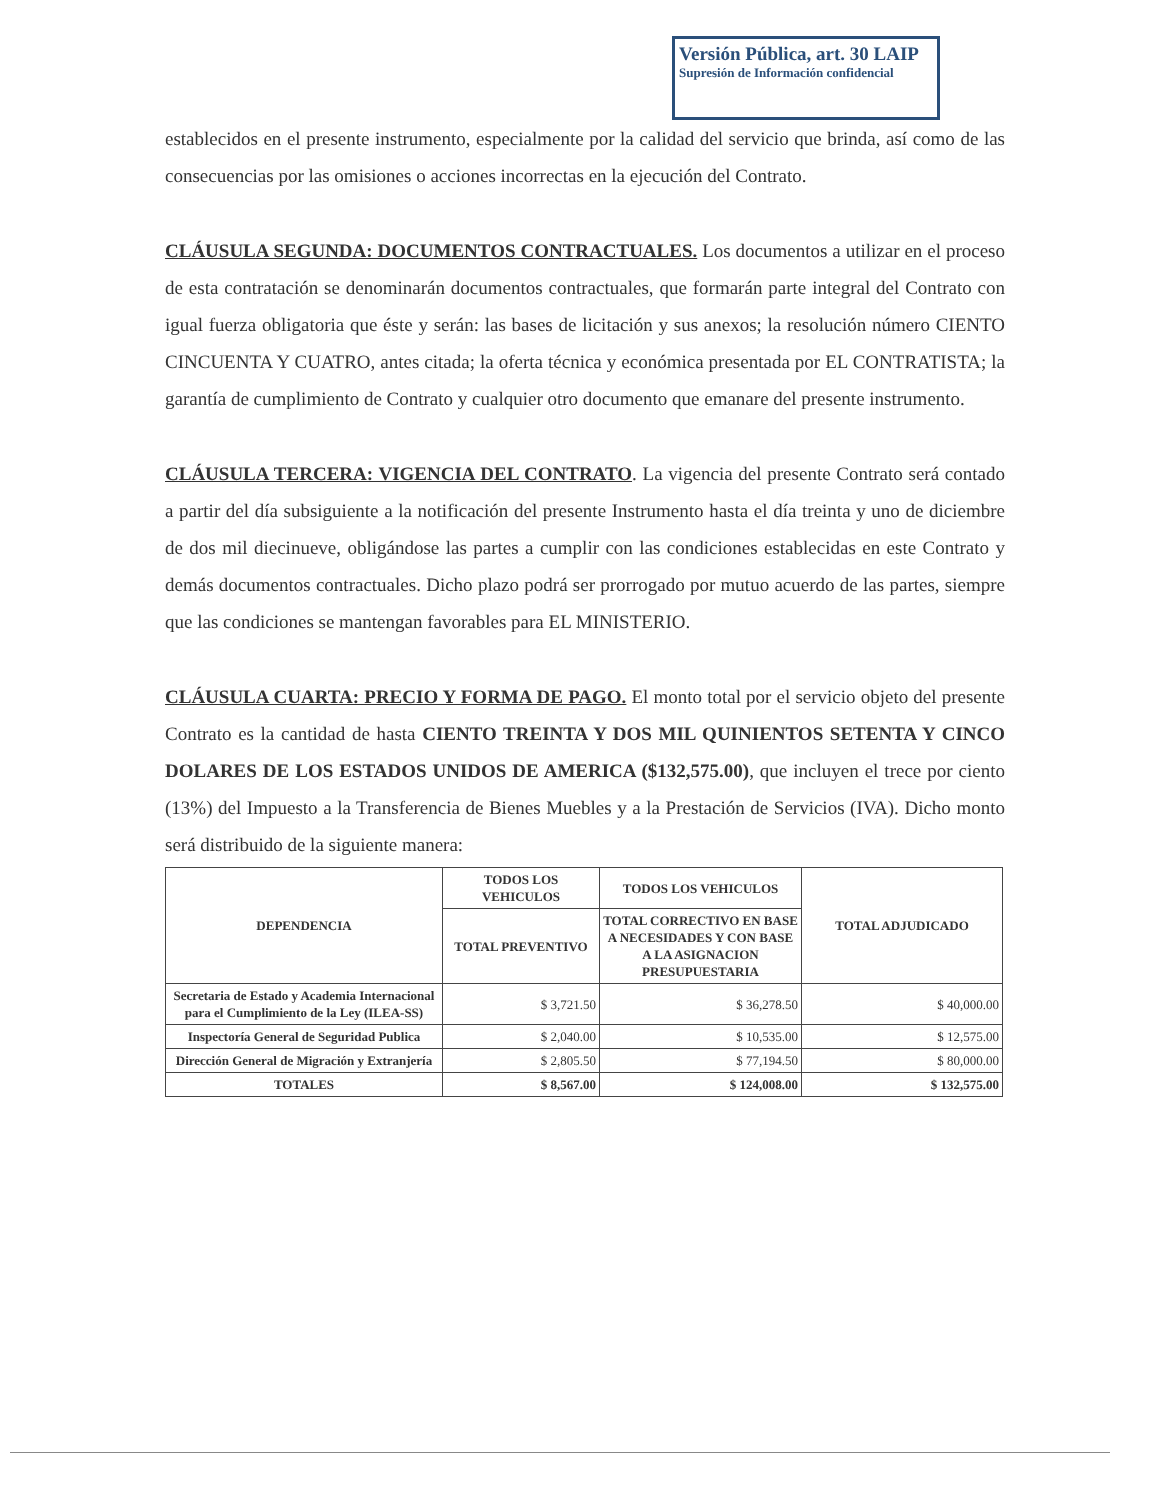Versión Pública, art. 30 LAIP
Supresión de Información confidencial
establecidos en el presente instrumento, especialmente por la calidad del servicio que brinda, así como de las consecuencias por las omisiones o acciones incorrectas en la ejecución del Contrato.
CLÁUSULA SEGUNDA: DOCUMENTOS CONTRACTUALES. Los documentos a utilizar en el proceso de esta contratación se denominarán documentos contractuales, que formarán parte integral del Contrato con igual fuerza obligatoria que éste y serán: las bases de licitación y sus anexos; la resolución número CIENTO CINCUENTA Y CUATRO, antes citada; la oferta técnica y económica presentada por EL CONTRATISTA; la garantía de cumplimiento de Contrato y cualquier otro documento que emanare del presente instrumento.
CLÁUSULA TERCERA: VIGENCIA DEL CONTRATO. La vigencia del presente Contrato será contado a partir del día subsiguiente a la notificación del presente Instrumento hasta el día treinta y uno de diciembre de dos mil diecinueve, obligándose las partes a cumplir con las condiciones establecidas en este Contrato y demás documentos contractuales. Dicho plazo podrá ser prorrogado por mutuo acuerdo de las partes, siempre que las condiciones se mantengan favorables para EL MINISTERIO.
CLÁUSULA CUARTA: PRECIO Y FORMA DE PAGO. El monto total por el servicio objeto del presente Contrato es la cantidad de hasta CIENTO TREINTA Y DOS MIL QUINIENTOS SETENTA Y CINCO DOLARES DE LOS ESTADOS UNIDOS DE AMERICA ($132,575.00), que incluyen el trece por ciento (13%) del Impuesto a la Transferencia de Bienes Muebles y a la Prestación de Servicios (IVA). Dicho monto será distribuido de la siguiente manera:
| DEPENDENCIA | TODOS LOS VEHICULOS | TODOS LOS VEHICULOS | TOTAL ADJUDICADO |
| --- | --- | --- | --- |
| | TOTAL PREVENTIVO | TOTAL CORRECTIVO EN BASE A NECESIDADES Y CON BASE A LA ASIGNACION PRESUPUESTARIA | |
| Secretaria de Estado y Academia Internacional para el Cumplimiento de la Ley (ILEA-SS) | $ 3,721.50 | $ 36,278.50 | $ 40,000.00 |
| Inspectoría General de Seguridad Publica | $ 2,040.00 | $ 10,535.00 | $ 12,575.00 |
| Dirección General de Migración y Extranjería | $ 2,805.50 | $ 77,194.50 | $ 80,000.00 |
| TOTALES | $ 8,567.00 | $ 124,008.00 | $ 132,575.00 |